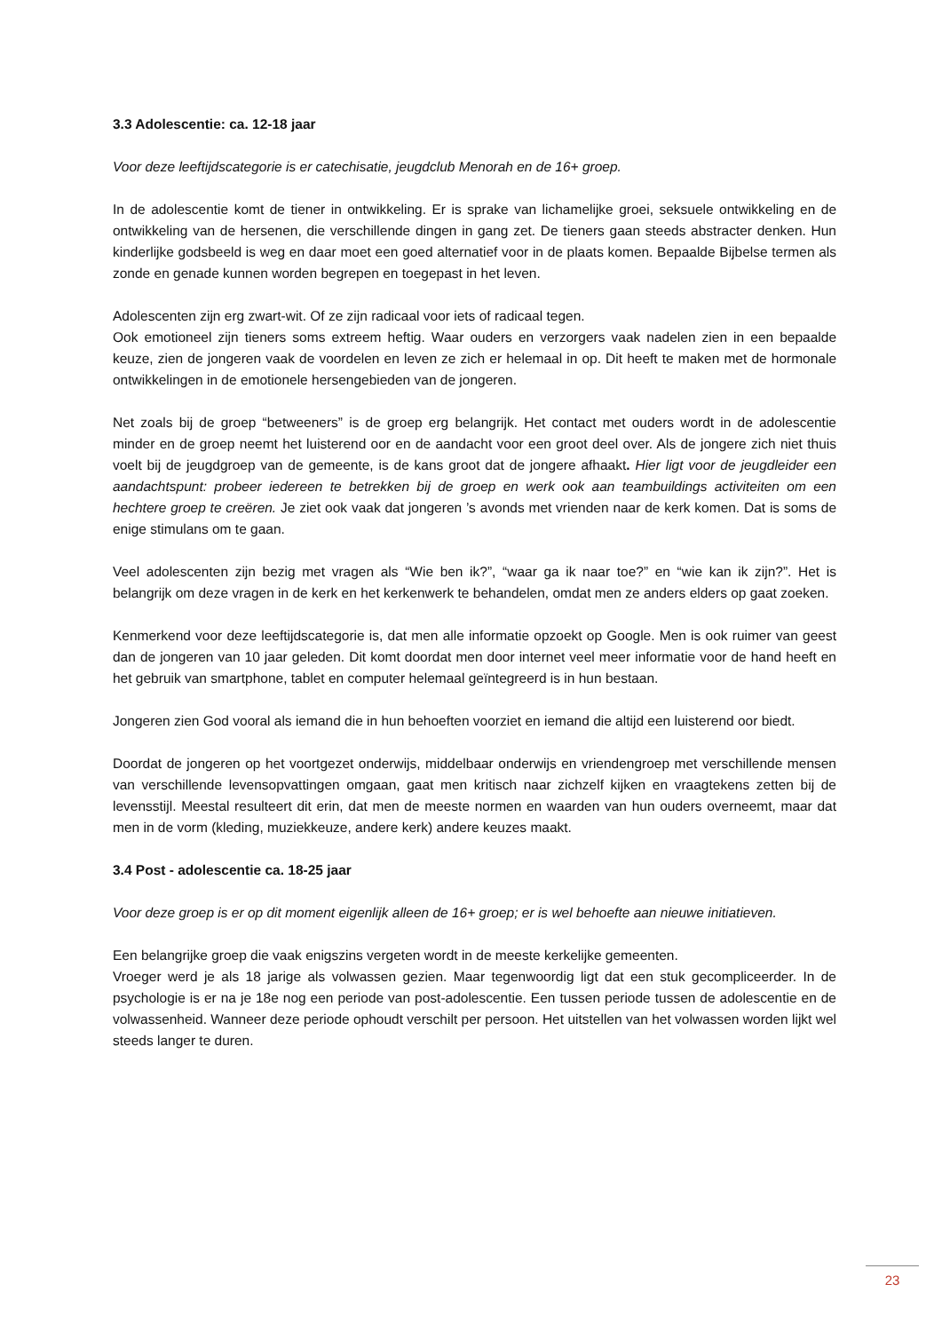3.3 Adolescentie: ca. 12-18 jaar
Voor deze leeftijdscategorie is er catechisatie, jeugdclub Menorah en de 16+ groep.
In de adolescentie komt de tiener in ontwikkeling. Er is sprake van lichamelijke groei, seksuele ontwikkeling en de ontwikkeling van de hersenen, die verschillende dingen in gang zet. De tieners gaan steeds abstracter denken. Hun kinderlijke godsbeeld is weg en daar moet een goed alternatief voor in de plaats komen. Bepaalde Bijbelse termen als zonde en genade kunnen worden begrepen en toegepast in het leven.
Adolescenten zijn erg zwart-wit. Of ze zijn radicaal voor iets of radicaal tegen.
Ook emotioneel zijn tieners soms extreem heftig. Waar ouders en verzorgers vaak nadelen zien in een bepaalde keuze, zien de jongeren vaak de voordelen en leven ze zich er helemaal in op. Dit heeft te maken met de hormonale ontwikkelingen in de emotionele hersengebieden van de jongeren.
Net zoals bij de groep “betweeners” is de groep erg belangrijk. Het contact met ouders wordt in de adolescentie minder en de groep neemt het luisterend oor en de aandacht voor een groot deel over. Als de jongere zich niet thuis voelt bij de jeugdgroep van de gemeente, is de kans groot dat de jongere afhaakt. Hier ligt voor de jeugdleider een aandachtspunt: probeer iedereen te betrekken bij de groep en werk ook aan teambuildings activiteiten om een hechtere groep te creëren. Je ziet ook vaak dat jongeren ’s avonds met vrienden naar de kerk komen. Dat is soms de enige stimulans om te gaan.
Veel adolescenten zijn bezig met vragen als “Wie ben ik?”, “waar ga ik naar toe?” en “wie kan ik zijn?”. Het is belangrijk om deze vragen in de kerk en het kerkenwerk te behandelen, omdat men ze anders elders op gaat zoeken.
Kenmerkend voor deze leeftijdscategorie is, dat men alle informatie opzoekt op Google. Men is ook ruimer van geest dan de jongeren van 10 jaar geleden. Dit komt doordat men door internet veel meer informatie voor de hand heeft en het gebruik van smartphone, tablet en computer helemaal geïntegreerd is in hun bestaan.
Jongeren zien God vooral als iemand die in hun behoeften voorziet en iemand die altijd een luisterend oor biedt.
Doordat de jongeren op het voortgezet onderwijs, middelbaar onderwijs en vriendengroep met verschillende mensen van verschillende levensopvattingen omgaan, gaat men kritisch naar zichzelf kijken en vraagtekens zetten bij de levensstijl. Meestal resulteert dit erin, dat men de meeste normen en waarden van hun ouders overneemt, maar dat men in de vorm (kleding, muziekkeuze, andere kerk) andere keuzes maakt.
3.4 Post - adolescentie ca. 18-25 jaar
Voor deze groep is er op dit moment eigenlijk alleen de 16+ groep; er is wel behoefte aan nieuwe initiatieven.
Een belangrijke groep die vaak enigszins vergeten wordt in de meeste kerkelijke gemeenten.
Vroeger werd je als 18 jarige als volwassen gezien. Maar tegenwoordig ligt dat een stuk gecompliceerder. In de psychologie is er na je 18e nog een periode van post-adolescentie. Een tussen periode tussen de adolescentie en de volwassenheid. Wanneer deze periode ophoudt verschilt per persoon. Het uitstellen van het volwassen worden lijkt wel steeds langer te duren.
23